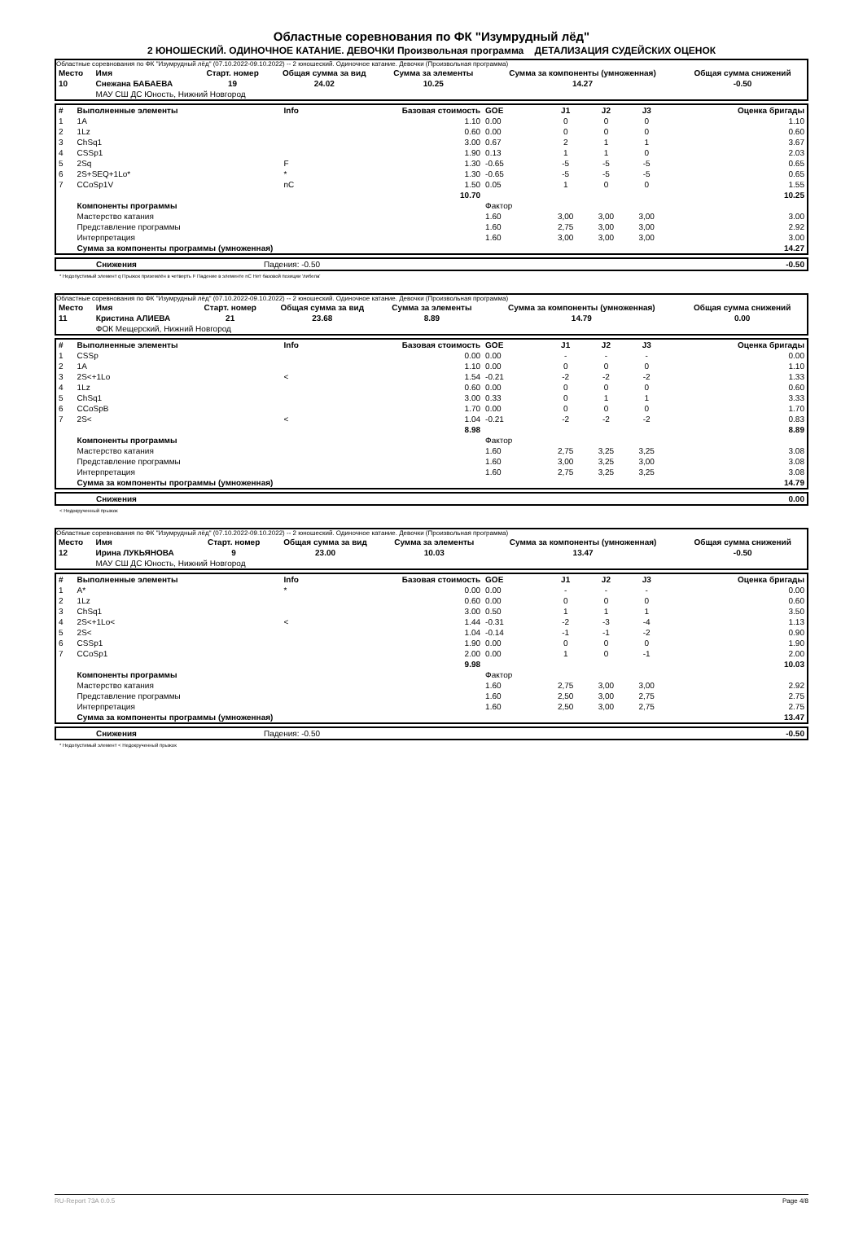Областные соревнования по ФК "Изумрудный лёд"
2 ЮНОШЕСКИЙ. ОДИНОЧНОЕ КАТАНИЕ. ДЕВОЧКИ Произвольная программа ДЕТАЛИЗАЦИЯ СУДЕЙСКИХ ОЦЕНОК
Областные соревнования по ФК "Изумрудный лёд" (07.10.2022-09.10.2022) -- 2 юношеский. Одиночное катание. Девочки (Произвольная программа)
| Место | Имя | Старт. номер | Общая сумма за вид | Сумма за элементы | Сумма за компоненты (умноженная) | Общая сумма снижений |
| --- | --- | --- | --- | --- | --- | --- |
| 10 | Снежана БАБАЕВА | 19 | 24.02 | 10.25 | 14.27 | -0.50 |
| | МАУ СШ ДС Юность, Нижний Новгород | | | | | |
| # | Выполненные элементы | Info | Базовая стоимость | GOE | J1 | J2 | J3 | Оценка бригады |
| --- | --- | --- | --- | --- | --- | --- | --- | --- |
| 1 | 1A | | 1.10 | 0.00 | 0 | 0 | 0 | 1.10 |
| 2 | 1Lz | | 0.60 | 0.00 | 0 | 0 | 0 | 0.60 |
| 3 | ChSq1 | | 3.00 | 0.67 | 2 | 1 | 1 | 3.67 |
| 4 | CSSp1 | | 1.90 | 0.13 | 1 | 1 | 0 | 2.03 |
| 5 | 2Sq | F | 1.30 | -0.65 | -5 | -5 | -5 | 0.65 |
| 6 | 2S+SEQ+1Lo* | * | 1.30 | -0.65 | -5 | -5 | -5 | 0.65 |
| 7 | CCoSp1V | nC | 1.50 | 0.05 | 1 | 0 | 0 | 1.55 |
| | | | 10.70 | | | | | 10.25 |
| | Компоненты программы | | | Фактор | | | | |
| | Мастерство катания | | | 1.60 | 3,00 | 3,00 | 3,00 | 3.00 |
| | Представление программы | | | 1.60 | 2,75 | 3,00 | 3,00 | 2.92 |
| | Интерпретация | | | 1.60 | 3,00 | 3,00 | 3,00 | 3.00 |
| | Сумма за компоненты программы (умноженная) | | | | | | | 14.27 |
| | Снижения | Падения: -0.50 | -0.50 |
* Недопустимый элемент q Прыжок приземлён в четверть F Падение в элементе nC Нет базовой позиции 'либела'
Областные соревнования по ФК "Изумрудный лёд" (07.10.2022-09.10.2022) -- 2 юношеский. Одиночное катание. Девочки (Произвольная программа)
| Место | Имя | Старт. номер | Общая сумма за вид | Сумма за элементы | Сумма за компоненты (умноженная) | Общая сумма снижений |
| --- | --- | --- | --- | --- | --- | --- |
| 11 | Кристина АЛИЕВА | 21 | 23.68 | 8.89 | 14.79 | 0.00 |
| | ФОК Мещерский, Нижний Новгород | | | | | |
| # | Выполненные элементы | Info | Базовая стоимость | GOE | J1 | J2 | J3 | Оценка бригады |
| --- | --- | --- | --- | --- | --- | --- | --- | --- |
| 1 | CSSp | | 0.00 | 0.00 | - | - | - | 0.00 |
| 2 | 1A | | 1.10 | 0.00 | 0 | 0 | 0 | 1.10 |
| 3 | 2S<+1Lo | < | 1.54 | -0.21 | -2 | -2 | -2 | 1.33 |
| 4 | 1Lz | | 0.60 | 0.00 | 0 | 0 | 0 | 0.60 |
| 5 | ChSq1 | | 3.00 | 0.33 | 0 | 1 | 1 | 3.33 |
| 6 | CCoSpB | | 1.70 | 0.00 | 0 | 0 | 0 | 1.70 |
| 7 | 2S< | < | 1.04 | -0.21 | -2 | -2 | -2 | 0.83 |
| | | | 8.98 | | | | | 8.89 |
| | Компоненты программы | | | Фактор | | | | |
| | Мастерство катания | | | 1.60 | 2,75 | 3,25 | 3,25 | 3.08 |
| | Представление программы | | | 1.60 | 3,00 | 3,25 | 3,00 | 3.08 |
| | Интерпретация | | | 1.60 | 2,75 | 3,25 | 3,25 | 3.08 |
| | Сумма за компоненты программы (умноженная) | | | | | | | 14.79 |
| | Снижения | 0.00 |
< Недокрученный прыжок
Областные соревнования по ФК "Изумрудный лёд" (07.10.2022-09.10.2022) -- 2 юношеский. Одиночное катание. Девочки (Произвольная программа)
| Место | Имя | Старт. номер | Общая сумма за вид | Сумма за элементы | Сумма за компоненты (умноженная) | Общая сумма снижений |
| --- | --- | --- | --- | --- | --- | --- |
| 12 | Ирина ЛУКЬЯНОВА | 9 | 23.00 | 10.03 | 13.47 | -0.50 |
| | МАУ СШ ДС Юность, Нижний Новгород | | | | | |
| # | Выполненные элементы | Info | Базовая стоимость | GOE | J1 | J2 | J3 | Оценка бригады |
| --- | --- | --- | --- | --- | --- | --- | --- | --- |
| 1 | A* | * | 0.00 | 0.00 | - | - | - | 0.00 |
| 2 | 1Lz | | 0.60 | 0.00 | 0 | 0 | 0 | 0.60 |
| 3 | ChSq1 | | 3.00 | 0.50 | 1 | 1 | 1 | 3.50 |
| 4 | 2S<+1Lo< | < | 1.44 | -0.31 | -2 | -3 | -4 | 1.13 |
| 5 | 2S< | | 1.04 | -0.14 | -1 | -1 | -2 | 0.90 |
| 6 | CSSp1 | | 1.90 | 0.00 | 0 | 0 | 0 | 1.90 |
| 7 | CCoSp1 | | 2.00 | 0.00 | 1 | 0 | -1 | 2.00 |
| | | | 9.98 | | | | | 10.03 |
| | Компоненты программы | | | Фактор | | | | |
| | Мастерство катания | | | 1.60 | 2,75 | 3,00 | 3,00 | 2.92 |
| | Представление программы | | | 1.60 | 2,50 | 3,00 | 2,75 | 2.75 |
| | Интерпретация | | | 1.60 | 2,50 | 3,00 | 2,75 | 2.75 |
| | Сумма за компоненты программы (умноженная) | | | | | | | 13.47 |
| | Снижения | Падения: -0.50 | -0.50 |
* Недопустимый элемент < Недокрученный прыжок
RU-Report 73A 0.0.5 Page 4/8